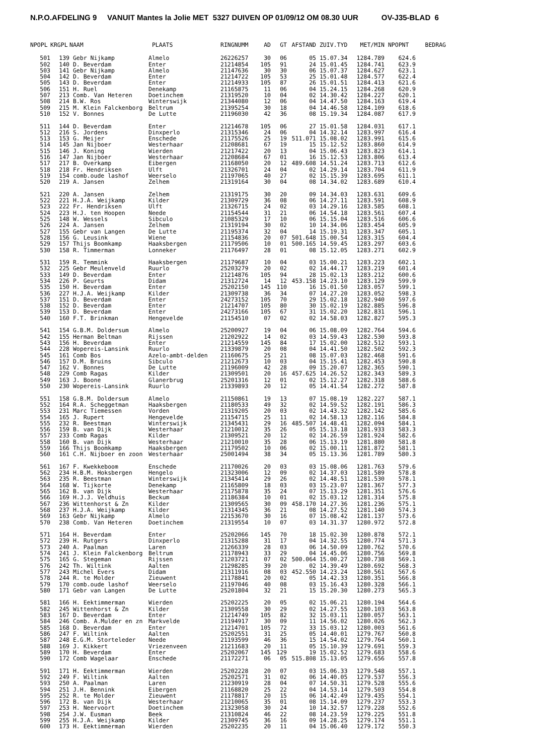N.P.O.AFDELING 9 VANUIT Mantes la Jolie MET 5327 DUIVEN OP 01/09/12 OM 08.30 UUR OV-J35-BLAD 6
| NPOPL | KRGPL | NAAM | PLAATS | RINGNUMM | AD | GT | AFSTAND | ZUIV.TYD | MET/MIN | NPOPNT | BEDRAG |
| --- | --- | --- | --- | --- | --- | --- | --- | --- | --- | --- | --- |
| 501 | 139 | Gebr Nijkamp | Almelo | 26226257 | 30 | 06 | 05 | 15.07.34 | 1284.789 | 624.6 | |
| 502 | 140 | D. Beverdam | Enter | 21214854 | 105 | 91 | 24 | 15.01.45 | 1284.741 | 623.9 | |
| 503 | 141 | Gebr Nijkamp | Almelo | 21147636 | 30 | 30 | 06 | 15.07.37 | 1284.627 | 623.1 | |
| 504 | 142 | D. Beverdam | Enter | 21214722 | 105 | 53 | 25 | 15.01.48 | 1284.577 | 622.4 | |
| 505 | 143 | D. Beverdam | Enter | 21214933 | 105 | 87 | 26 | 15.01.51 | 1284.413 | 621.6 | |
| 506 | 151 | H. Ruel | Denekamp | 21165875 | 11 | 06 | 04 | 15.24.15 | 1284.268 | 620.9 | |
| 507 | 213 | Comb. Van Heteren | Doetinchem | 21319520 | 10 | 04 | 02 | 14.30.42 | 1284.227 | 620.1 | |
| 508 | 214 | B.W. Ros | Winterswijk | 21344080 | 12 | 06 | 04 | 14.47.50 | 1284.163 | 619.4 | |
| 509 | 215 | M. Klein Falckenborg | Beltrum | 21395254 | 30 | 18 | 04 | 14.46.58 | 1284.109 | 618.6 | |
| 510 | 152 | V. Bonnes | De Lutte | 21196030 | 42 | 36 | 08 | 15.19.34 | 1284.087 | 617.9 | |
| 511 | 144 | D. Beverdam | Enter | 21214678 | 105 | 06 | 27 | 15.01.58 | 1284.031 | 617.1 | |
| 512 | 216 | S. Jordens | Dinxperlo | 21315346 | 24 | 06 | 04 | 14.32.14 | 1283.997 | 616.4 | |
| 513 | 153 | G. Meijer | Enschede | 21175526 | 25 | 19 | 511.071 | 15.08.02 | 1283.991 | 615.6 | |
| 514 | 145 | Jan Nijboer | Westerhaar | 21208681 | 67 | 19 | 15 | 15.12.52 | 1283.860 | 614.9 | |
| 515 | 146 | J. Koning | Wierden | 21217422 | 20 | 13 | 04 | 15.06.43 | 1283.823 | 614.1 | |
| 516 | 147 | Jan Nijboer | Westerhaar | 21208684 | 67 | 01 | 16 | 15.12.53 | 1283.806 | 613.4 | |
| 517 | 217 | B. Overkamp | Eibergen | 21168050 | 20 | 12 | 489.608 | 14.51.24 | 1283.713 | 612.6 | |
| 518 | 218 | Fr. Hendriksen | Ulft | 21326701 | 24 | 04 | 02 | 14.29.14 | 1283.704 | 611.9 | |
| 519 | 154 | comb.oude lashof | Weerselo | 21197065 | 40 | 27 | 02 | 15.15.39 | 1283.695 | 611.1 | |
| 520 | 219 | A. Jansen | Zelhem | 21319164 | 30 | 04 | 08 | 14.34.02 | 1283.689 | 610.4 | |
| 521 | 220 | A. Jansen | Zelhem | 21319175 | 30 | 20 | 09 | 14.34.03 | 1283.631 | 609.6 | |
| 522 | 221 | H.J.A. Weijkamp | Kilder | 21309729 | 36 | 08 | 06 | 14.27.11 | 1283.591 | 608.9 | |
| 523 | 222 | Fr. Hendriksen | Ulft | 21326715 | 24 | 02 | 03 | 14.29.16 | 1283.585 | 608.1 | |
| 524 | 223 | H.J. ten Hoopen | Neede | 21154544 | 31 | 21 | 06 | 14.54.18 | 1283.561 | 607.4 | |
| 525 | 148 | W. Wessels | Sibculo | 21085329 | 17 | 10 | 06 | 15.15.04 | 1283.516 | 606.6 | |
| 526 | 224 | A. Jansen | Zelhem | 21319194 | 30 | 02 | 10 | 14.34.06 | 1283.454 | 605.9 | |
| 527 | 155 | Gebr van Langen | De Lutte | 21195374 | 32 | 04 | 14 | 15.19.31 | 1283.347 | 605.1 | |
| 528 | 156 | G. Leusink | Wiene | 21154836 | 20 | 07 | 501.648 | 15.00.54 | 1283.315 | 604.4 | |
| 529 | 157 | Thijs Boomkamp | Haaksbergen | 21179506 | 10 | 01 | 500.165 | 14.59.45 | 1283.297 | 603.6 | |
| 530 | 158 | R. Timmerman | Lonneker | 21176497 | 28 | 01 | 08 | 15.12.05 | 1283.271 | 602.9 | |
| 531 | 159 | R. Temmink | Haaksbergen | 21179687 | 10 | 04 | 03 | 15.00.21 | 1283.223 | 602.1 | |
| 532 | 225 | Gebr Meulenveld | Ruurlo | 25203279 | 20 | 02 | 02 | 14.44.17 | 1283.219 | 601.4 | |
| 533 | 149 | D. Beverdam | Enter | 21214876 | 105 | 94 | 28 | 15.02.13 | 1283.212 | 600.6 | |
| 534 | 226 | P. Geurts | Didam | 21312724 | 14 | 12 | 453.158 | 14.23.10 | 1283.129 | 599.9 | |
| 535 | 150 | H. Beverdam | Enter | 25202150 | 145 | 110 | 16 | 15.01.50 | 1283.057 | 599.1 | |
| 536 | 227 | H.J.A. Weijkamp | Kilder | 21309738 | 36 | 34 | 07 | 14.27.20 | 1283.052 | 598.3 | |
| 537 | 151 | D. Beverdam | Enter | 24273152 | 105 | 70 | 29 | 15.02.18 | 1282.940 | 597.6 | |
| 538 | 152 | D. Beverdam | Enter | 21214707 | 105 | 80 | 30 | 15.02.19 | 1282.885 | 596.8 | |
| 539 | 153 | D. Beverdam | Enter | 24273166 | 105 | 67 | 31 | 15.02.20 | 1282.831 | 596.1 | |
| 540 | 160 | F.T. Brinkman | Hengevelde | 21154510 | 07 | 02 | 02 | 14.58.03 | 1282.827 | 595.3 | |
| 541 | 154 | G.B.M. Doldersum | Almelo | 25200927 | 19 | 04 | 06 | 15.08.09 | 1282.764 | 594.6 | |
| 542 | 155 | Herman Beltman | Rijssen | 21202922 | 14 | 02 | 03 | 14.59.43 | 1282.530 | 593.8 | |
| 543 | 156 | H. Beverdam | Enter | 21214559 | 145 | 84 | 17 | 15.02.00 | 1282.512 | 593.1 | |
| 544 | 228 | Wopereis-Lansink | Ruurlo | 21339879 | 20 | 08 | 04 | 14.41.50 | 1282.502 | 592.3 | |
| 545 | 161 | Comb Bos | Azelo-ambt-delden | 21160675 | 25 | 21 | 08 | 15.07.03 | 1282.468 | 591.6 | |
| 546 | 157 | D.M. Bruins | Sibculo | 21212673 | 10 | 03 | 04 | 15.15.41 | 1282.453 | 590.8 | |
| 547 | 162 | V. Bonnes | De Lutte | 21196009 | 42 | 28 | 09 | 15.20.07 | 1282.365 | 590.1 | |
| 548 | 229 | Comb Ragas | Kilder | 21309501 | 20 | 16 | 457.625 | 14.26.52 | 1282.343 | 589.3 | |
| 549 | 163 | J. Boone | Glanerbrug | 25201316 | 12 | 01 | 02 | 15.12.27 | 1282.318 | 588.6 | |
| 550 | 230 | Wopereis-Lansink | Ruurlo | 21339893 | 20 | 12 | 05 | 14.41.54 | 1282.272 | 587.8 | |
| 551 | 158 | G.B.M. Doldersum | Almelo | 21150861 | 19 | 13 | 07 | 15.08.19 | 1282.227 | 587.1 | |
| 552 | 164 | R.A. Scheggetman | Haaksbergen | 21180533 | 49 | 32 | 02 | 14.59.52 | 1282.191 | 586.3 | |
| 553 | 231 | Marc Tiemessen | Vorden | 21319205 | 20 | 03 | 02 | 14.43.32 | 1282.142 | 585.6 | |
| 554 | 165 | J. Rupert | Hengevelde | 21154715 | 25 | 11 | 02 | 14.58.13 | 1282.116 | 584.8 | |
| 555 | 232 | R. Beestman | Winterswijk | 21345431 | 29 | 16 | 485.507 | 14.48.41 | 1282.094 | 584.1 | |
| 556 | 159 | B. van Dijk | Westerhaar | 21210012 | 35 | 26 | 05 | 15.13.18 | 1281.933 | 583.3 | |
| 557 | 233 | Comb Ragas | Kilder | 21309521 | 20 | 12 | 02 | 14.26.59 | 1281.924 | 582.6 | |
| 558 | 160 | B. van Dijk | Westerhaar | 21210010 | 35 | 28 | 06 | 15.13.19 | 1281.880 | 581.8 | |
| 559 | 166 | Thijs Boomkamp | Haaksbergen | 21179502 | 10 | 06 | 02 | 15.00.11 | 1281.872 | 581.1 | |
| 560 | 161 | C.H. Nijboer en zoon | Westerhaar | 25001494 | 38 | 34 | 05 | 15.13.36 | 1281.789 | 580.3 | |
| 561 | 167 | F. Kwekkeboom | Enschede | 21170026 | 20 | 03 | 03 | 15.08.06 | 1281.763 | 579.6 | |
| 562 | 234 | H.B.M. Hoksbergen | Hengelo | 21323006 | 12 | 09 | 02 | 14.37.03 | 1281.589 | 578.8 | |
| 563 | 235 | R. Beestman | Winterswijk | 21345414 | 29 | 26 | 02 | 14.48.51 | 1281.530 | 578.1 | |
| 564 | 168 | W. Tijkorte | Denekamp | 21165809 | 18 | 03 | 03 | 15.23.07 | 1281.367 | 577.3 | |
| 565 | 162 | B. van Dijk | Westerhaar | 21175878 | 35 | 24 | 07 | 15.13.29 | 1281.351 | 576.6 | |
| 566 | 169 | H.J.J. Veldhuis | Beckum | 21186384 | 10 | 01 | 02 | 15.03.12 | 1281.314 | 575.8 | |
| 567 | 236 | Wittenhorst & Zn | Kilder | 21309565 | 30 | 09 | 458.170 | 14.27.36 | 1281.236 | 575.1 | |
| 568 | 237 | H.J.A. Weijkamp | Kilder | 21314345 | 36 | 21 | 08 | 14.27.52 | 1281.140 | 574.3 | |
| 569 | 163 | Gebr Nijkamp | Almelo | 22153670 | 30 | 16 | 07 | 15.08.42 | 1281.137 | 573.6 | |
| 570 | 238 | Comb. Van Heteren | Doetinchem | 21319554 | 10 | 07 | 03 | 14.31.37 | 1280.972 | 572.8 | |
| 571 | 164 | H. Beverdam | Enter | 25202066 | 145 | 70 | 18 | 15.02.30 | 1280.878 | 572.1 | |
| 572 | 239 | H. Rutgers | Dinxperlo | 21315288 | 31 | 17 | 04 | 14.32.55 | 1280.774 | 571.3 | |
| 573 | 240 | A. Paalman | Laren | 21266339 | 28 | 03 | 06 | 14.50.09 | 1280.762 | 570.6 | |
| 574 | 241 | J. Klein Falckenborg | Beltrum | 21178943 | 33 | 29 | 04 | 14.45.06 | 1280.756 | 569.8 | |
| 575 | 165 | G. Stegeman | Rijssen | 21203721 | 07 | 02 | 500.064 | 15.00.27 | 1280.738 | 569.1 | |
| 576 | 242 | Th. Wiltink | Aalten | 21298285 | 39 | 20 | 02 | 14.39.49 | 1280.692 | 568.3 | |
| 577 | 243 | Michel Evers | Didam | 21311916 | 08 | 03 | 452.550 | 14.23.24 | 1280.561 | 567.6 | |
| 578 | 244 | R. te Molder | Zieuwent | 21178841 | 20 | 02 | 05 | 14.42.33 | 1280.351 | 566.8 | |
| 579 | 170 | comb.oude lashof | Weerselo | 21197046 | 40 | 08 | 03 | 15.16.43 | 1280.328 | 566.1 | |
| 580 | 171 | Gebr van Langen | De Lutte | 25201804 | 32 | 21 | 15 | 15.20.30 | 1280.273 | 565.3 | |
| 581 | 166 | H. Eektimmerman | Wierden | 25202225 | 20 | 05 | 02 | 15.06.21 | 1280.194 | 564.6 | |
| 582 | 245 | Wittenhorst & Zn | Kilder | 21309558 | 30 | 29 | 02 | 14.27.55 | 1280.103 | 563.8 | |
| 583 | 167 | D. Beverdam | Enter | 21214749 | 105 | 82 | 32 | 15.03.11 | 1280.057 | 563.1 | |
| 584 | 246 | Comb. A.Mulder en zn | Markvelde | 21194917 | 30 | 09 | 11 | 14.56.02 | 1280.026 | 562.3 | |
| 585 | 168 | D. Beverdam | Enter | 21214701 | 105 | 72 | 33 | 15.03.12 | 1280.003 | 561.6 | |
| 586 | 247 | F. Wiltink | Aalten | 25202551 | 31 | 25 | 05 | 14.40.01 | 1279.767 | 560.8 | |
| 587 | 248 | E.G.M. Storteleder | Neede | 21193599 | 46 | 36 | 15 | 14.54.02 | 1279.764 | 560.1 | |
| 588 | 169 | J. Kikkert | Vriezenveen | 21211683 | 20 | 11 | 05 | 15.10.39 | 1279.691 | 559.3 | |
| 589 | 170 | H. Beverdam | Enter | 25202067 | 145 | 129 | 19 | 15.02.52 | 1279.683 | 558.6 | |
| 590 | 172 | Comb Wagelaar | Enschede | 21172271 | 06 | 05 | 515.808 | 15.13.05 | 1279.656 | 557.8 | |
| 591 | 171 | H. Eektimmerman | Wierden | 25202228 | 20 | 07 | 03 | 15.06.33 | 1279.548 | 557.1 | |
| 592 | 249 | F. Wiltink | Aalten | 25202571 | 31 | 02 | 06 | 14.40.05 | 1279.537 | 556.3 | |
| 593 | 250 | A. Paalman | Laren | 21230919 | 28 | 04 | 07 | 14.50.31 | 1279.528 | 555.6 | |
| 594 | 251 | J.H. Bennink | Eibergen | 21168820 | 25 | 22 | 04 | 14.53.14 | 1279.503 | 554.8 | |
| 595 | 252 | R. te Molder | Zieuwent | 21178817 | 20 | 15 | 06 | 14.42.49 | 1279.435 | 554.1 | |
| 596 | 172 | B. van Dijk | Westerhaar | 21210065 | 35 | 01 | 08 | 15.14.09 | 1279.237 | 553.3 | |
| 597 | 253 | H. Neervoort | Doetinchem | 21323058 | 30 | 24 | 10 | 14.32.57 | 1279.228 | 552.6 | |
| 598 | 254 | J.W. Eusman | Beek | 21310824 | 46 | 22 | 08 | 14.23.59 | 1279.225 | 551.8 | |
| 599 | 255 | H.J.A. Weijkamp | Kilder | 21309745 | 36 | 16 | 09 | 14.28.25 | 1279.174 | 551.1 | |
| 600 | 173 | H. Eektimmerman | Wierden | 25202235 | 20 | 11 | 04 | 15.06.40 | 1279.172 | 550.3 | |